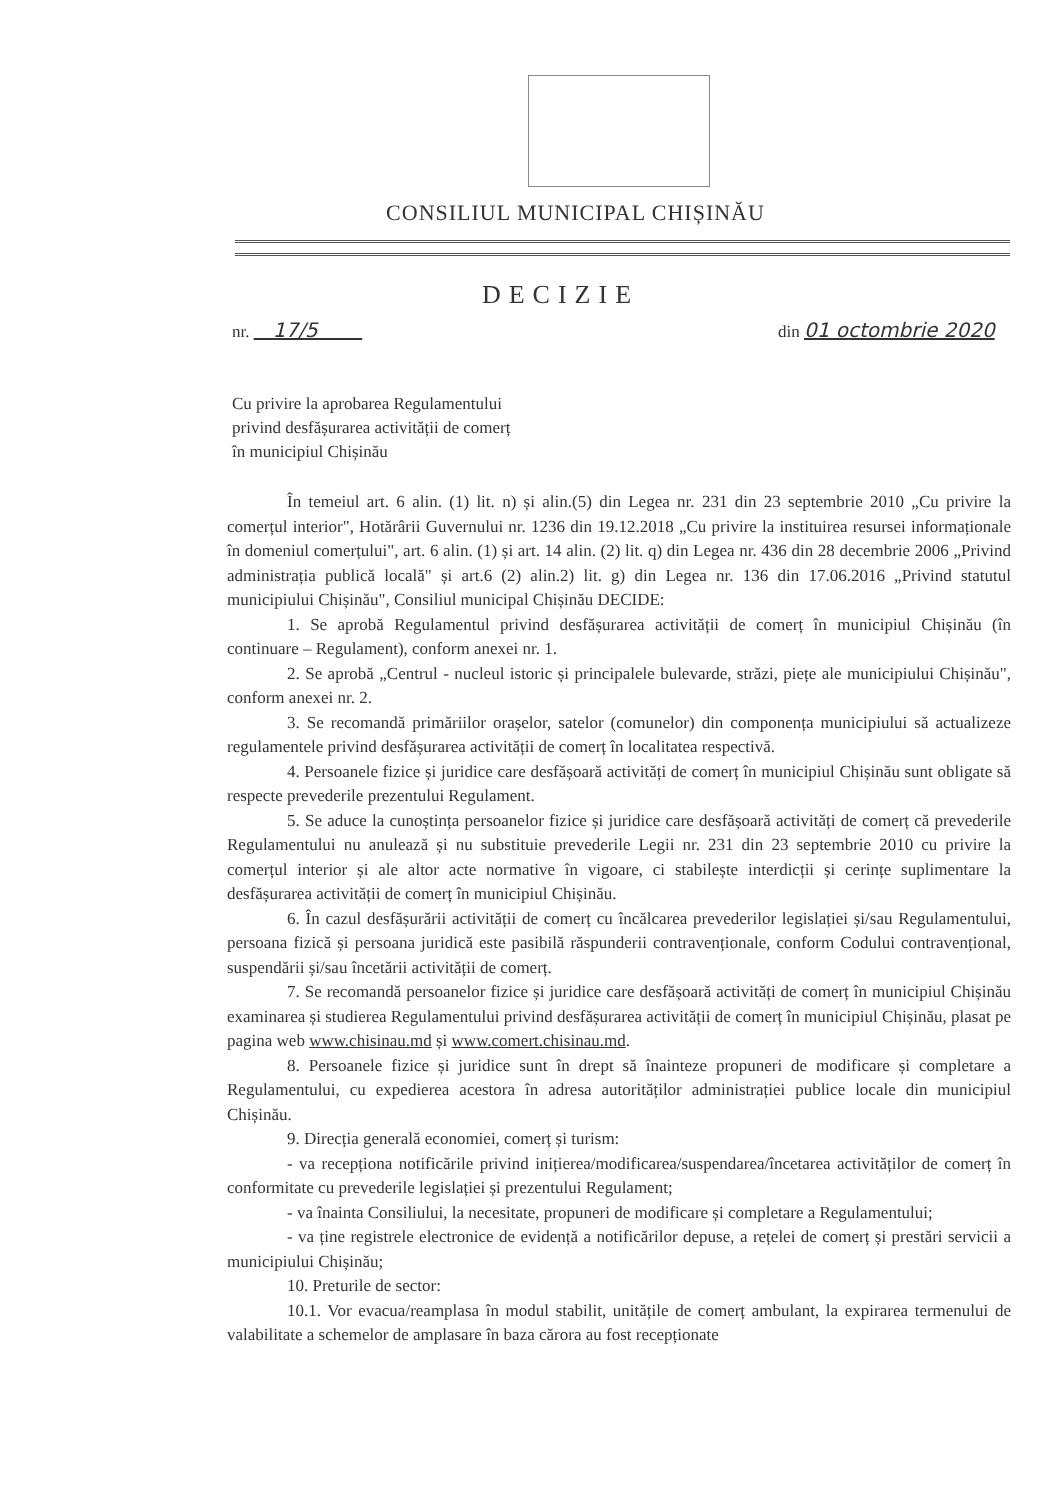CONSILIUL MUNICIPAL CHIȘINĂU
DECIZIE
nr. 17/5 din 01 octombrie 2020
Cu privire la aprobarea Regulamentului
privind desfășurarea activității de comerț
în municipiul Chișinău
În temeiul art. 6 alin. (1) lit. n) și alin.(5) din Legea nr. 231 din 23 septembrie 2010 „Cu privire la comerțul interior", Hotărârii Guvernului nr. 1236 din 19.12.2018 „Cu privire la instituirea resursei informaționale în domeniul comerțului", art. 6 alin. (1) și art. 14 alin. (2) lit. q) din Legea nr. 436 din 28 decembrie 2006 „Privind administrația publică locală" și art.6 (2) alin.2) lit. g) din Legea nr. 136 din 17.06.2016 „Privind statutul municipiului Chișinău", Consiliul municipal Chișinău DECIDE:
1. Se aprobă Regulamentul privind desfășurarea activității de comerț în municipiul Chișinău (în continuare – Regulament), conform anexei nr. 1.
2. Se aprobă „Centrul - nucleul istoric și principalele bulevarde, străzi, piețe ale municipiului Chișinău", conform anexei nr. 2.
3. Se recomandă primăriilor orașelor, satelor (comunelor) din componența municipiului să actualizeze regulamentele privind desfășurarea activității de comerț în localitatea respectivă.
4. Persoanele fizice și juridice care desfășoară activități de comerț în municipiul Chișinău sunt obligate să respecte prevederile prezentului Regulament.
5. Se aduce la cunoștința persoanelor fizice și juridice care desfășoară activități de comerț că prevederile Regulamentului nu anulează și nu substituie prevederile Legii nr. 231 din 23 septembrie 2010 cu privire la comerțul interior și ale altor acte normative în vigoare, ci stabilește interdicții și cerințe suplimentare la desfășurarea activității de comerț în municipiul Chișinău.
6. În cazul desfășurării activității de comerț cu încălcarea prevederilor legislației și/sau Regulamentului, persoana fizică și persoana juridică este pasibilă răspunderii contravenționale, conform Codului contravențional, suspendării și/sau încetării activității de comerț.
7. Se recomandă persoanelor fizice și juridice care desfășoară activități de comerț în municipiul Chișinău examinarea și studierea Regulamentului privind desfășurarea activității de comerț în municipiul Chișinău, plasat pe pagina web www.chisinau.md și www.comert.chisinau.md.
8. Persoanele fizice și juridice sunt în drept să înainteze propuneri de modificare și completare a Regulamentului, cu expedierea acestora în adresa autorităților administrației publice locale din municipiul Chișinău.
9. Direcția generală economiei, comerț și turism:
- va recepționa notificările privind inițierea/modificarea/suspendarea/încetarea activităților de comerț în conformitate cu prevederile legislației și prezentului Regulament;
- va înainta Consiliului, la necesitate, propuneri de modificare și completare a Regulamentului;
- va ține registrele electronice de evidență a notificărilor depuse, a rețelei de comerț și prestări servicii a municipiului Chișinău;
10. Preturile de sector:
10.1. Vor evacua/reamplasa în modul stabilit, unitățile de comerț ambulant, la expirarea termenului de valabilitate a schemelor de amplasare în baza cărora au fost recepționate